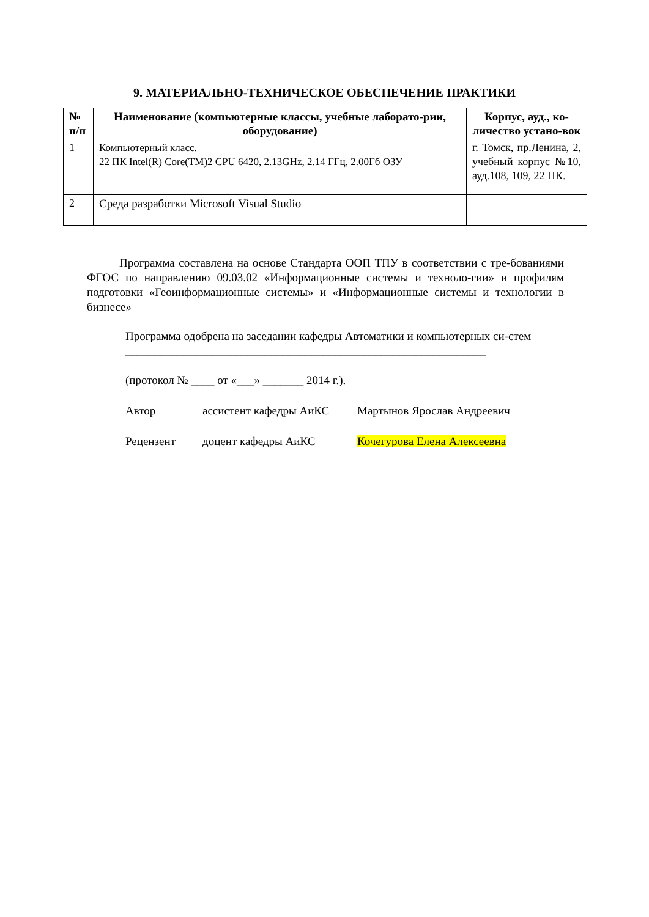9. МАТЕРИАЛЬНО-ТЕХНИЧЕСКОЕ ОБЕСПЕЧЕНИЕ ПРАКТИКИ
| № п/п | Наименование (компьютерные классы, учебные лаборато-рии, оборудование) | Корпус, ауд., ко-личество устано-вок |
| --- | --- | --- |
| 1 | Компьютерный класс. 22 ПК Intel(R) Core(TM)2 CPU 6420, 2.13GHz, 2.14 ГГц, 2.00Гб ОЗУ | г. Томск, пр.Ленина, 2, учебный корпус №10, ауд.108, 109, 22 ПК. |
| 2 | Среда разработки Microsoft Visual Studio | |
Программа составлена на основе Стандарта ООП ТПУ в соответствии с тре-бованиями ФГОС по направлению 09.03.02 «Информационные системы и техноло-гии» и профилям подготовки «Геоинформационные системы» и «Информационные системы и технологии в бизнесе»
Программа одобрена на заседании кафедры Автоматики и компьютерных си-стем
______________________________________________________________
(протокол № ____ от «___» _______ 2014 г.).
Автор ассистент кафедры АиКС Мартынов Ярослав Андреевич
Рецензент доцент кафедры АиКС Кочегурова Елена Алексеевна